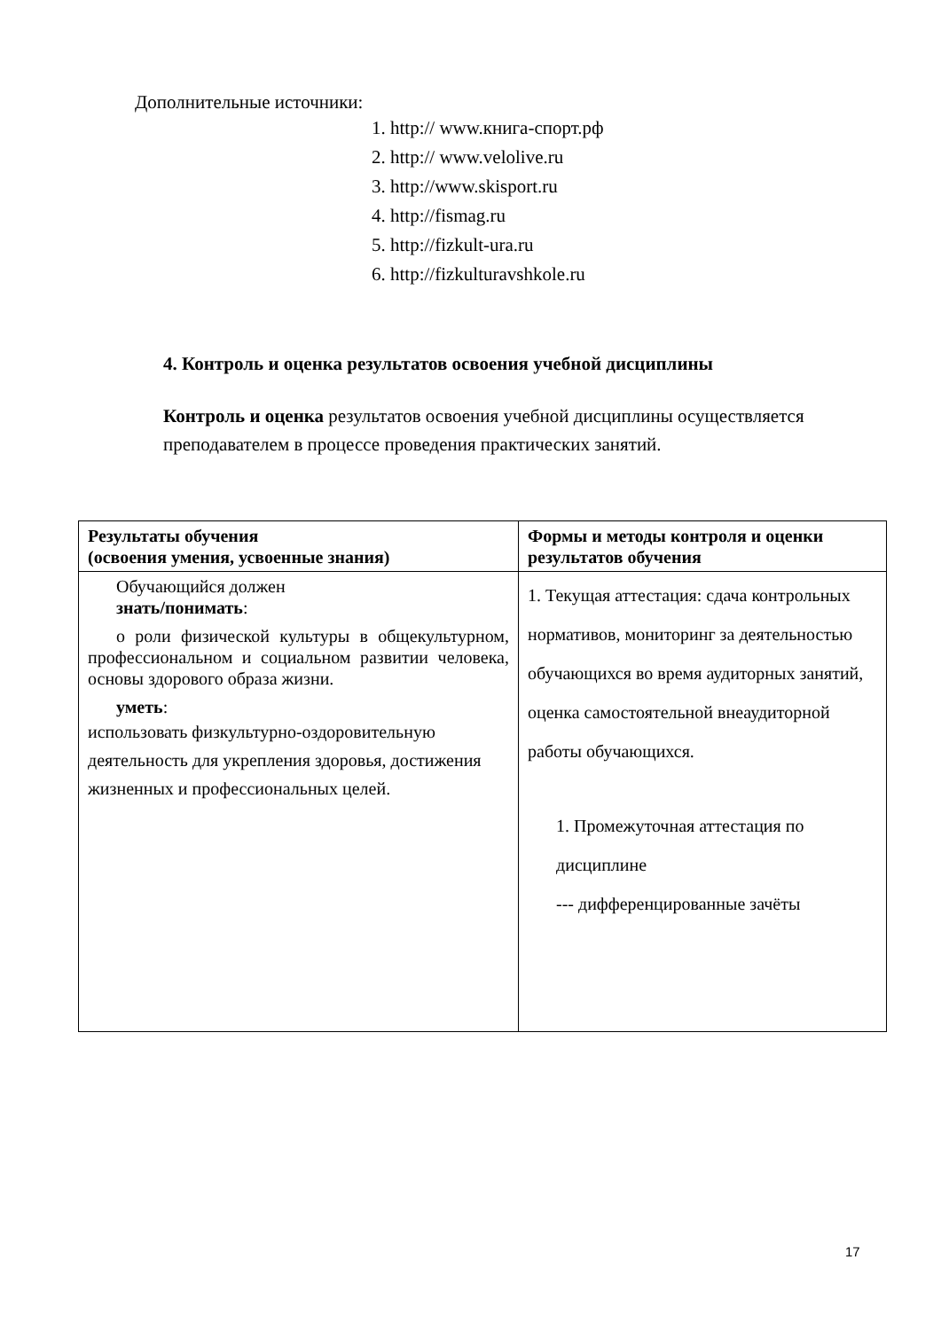Дополнительные источники:
1. http:// www.книга-спорт.рф
2. http:// www.velolive.ru
3. http://www.skisport.ru
4. http://fismag.ru
5. http://fizkult-ura.ru
6. http://fizkulturavshkole.ru
4. Контроль и оценка результатов освоения учебной дисциплины
Контроль и оценка результатов освоения учебной дисциплины осуществляется преподавателем в процессе проведения практических занятий.
| Результаты обучения (освоения умения, усвоенные знания) | Формы и методы контроля и оценки результатов обучения |
| --- | --- |
| Обучающийся должен знать/понимать : о роли физической культуры в общекультурном, профессиональном и социальном развитии человека, основы здорового образа жизни. уметь : использовать физкультурно-оздоровительную деятельность для укрепления здоровья, достижения жизненных и профессиональных целей. | 1. Текущая аттестация: сдача контрольных нормативов, мониторинг за деятельностью обучающихся во время аудиторных занятий, оценка самостоятельной внеаудиторной работы обучающихся. 1. Промежуточная аттестация по дисциплине --- дифференцированные зачёты |
17